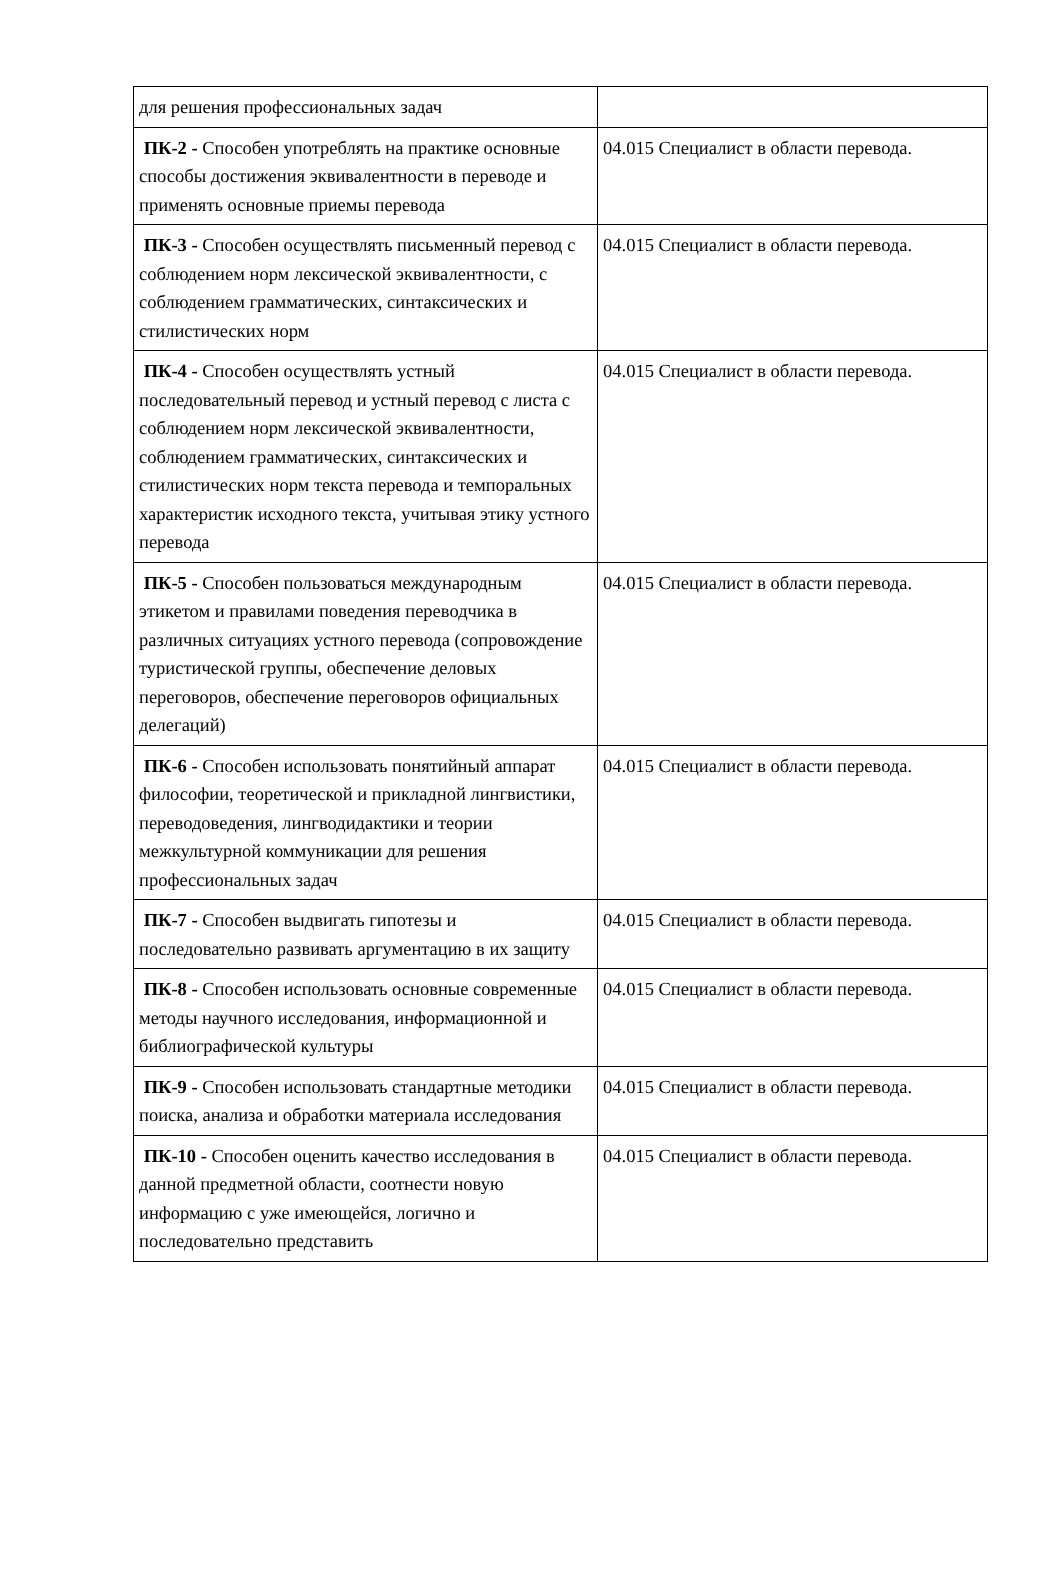| для решения профессиональных задач | |
| ПК-2 - Способен употреблять на практике основные способы достижения эквивалентности в переводе и применять основные приемы перевода | 04.015 Специалист в области перевода. |
| ПК-3 - Способен осуществлять письменный перевод с соблюдением норм лексической эквивалентности, с соблюдением грамматических, синтаксических и стилистических норм | 04.015 Специалист в области перевода. |
| ПК-4 - Способен осуществлять устный последовательный перевод и устный перевод с листа с соблюдением норм лексической эквивалентности, соблюдением грамматических, синтаксических и стилистических норм текста перевода и темпоральных характеристик исходного текста, учитывая этику устного перевода | 04.015 Специалист в области перевода. |
| ПК-5 - Способен пользоваться международным этикетом и правилами поведения переводчика в различных ситуациях устного перевода (сопровождение туристической группы, обеспечение деловых переговоров, обеспечение переговоров официальных делегаций) | 04.015 Специалист в области перевода. |
| ПК-6 - Способен использовать понятийный аппарат философии, теоретической и прикладной лингвистики, переводоведения, лингводидактики и теории межкультурной коммуникации для решения профессиональных задач | 04.015 Специалист в области перевода. |
| ПК-7 - Способен выдвигать гипотезы и последовательно развивать аргументацию в их защиту | 04.015 Специалист в области перевода. |
| ПК-8 - Способен использовать основные современные методы научного исследования, информационной и библиографической культуры | 04.015 Специалист в области перевода. |
| ПК-9 - Способен использовать стандартные методики поиска, анализа и обработки материала исследования | 04.015 Специалист в области перевода. |
| ПК-10 - Способен оценить качество исследования в данной предметной области, соотнести новую информацию с уже имеющейся, логично и последовательно представить | 04.015 Специалист в области перевода. |